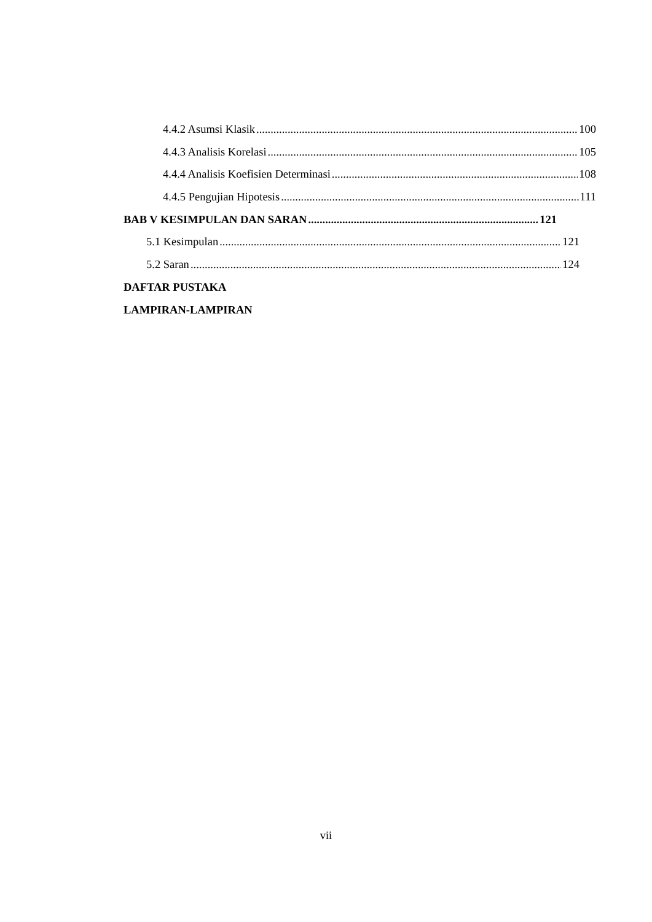4.4.2 Asumsi Klasik 100
4.4.3 Analisis Korelasi 105
4.4.4 Analisis Koefisien Determinasi 108
4.4.5 Pengujian Hipotesis 111
BAB V KESIMPULAN DAN SARAN 121
5.1 Kesimpulan 121
5.2 Saran 124
DAFTAR PUSTAKA
LAMPIRAN-LAMPIRAN
vii